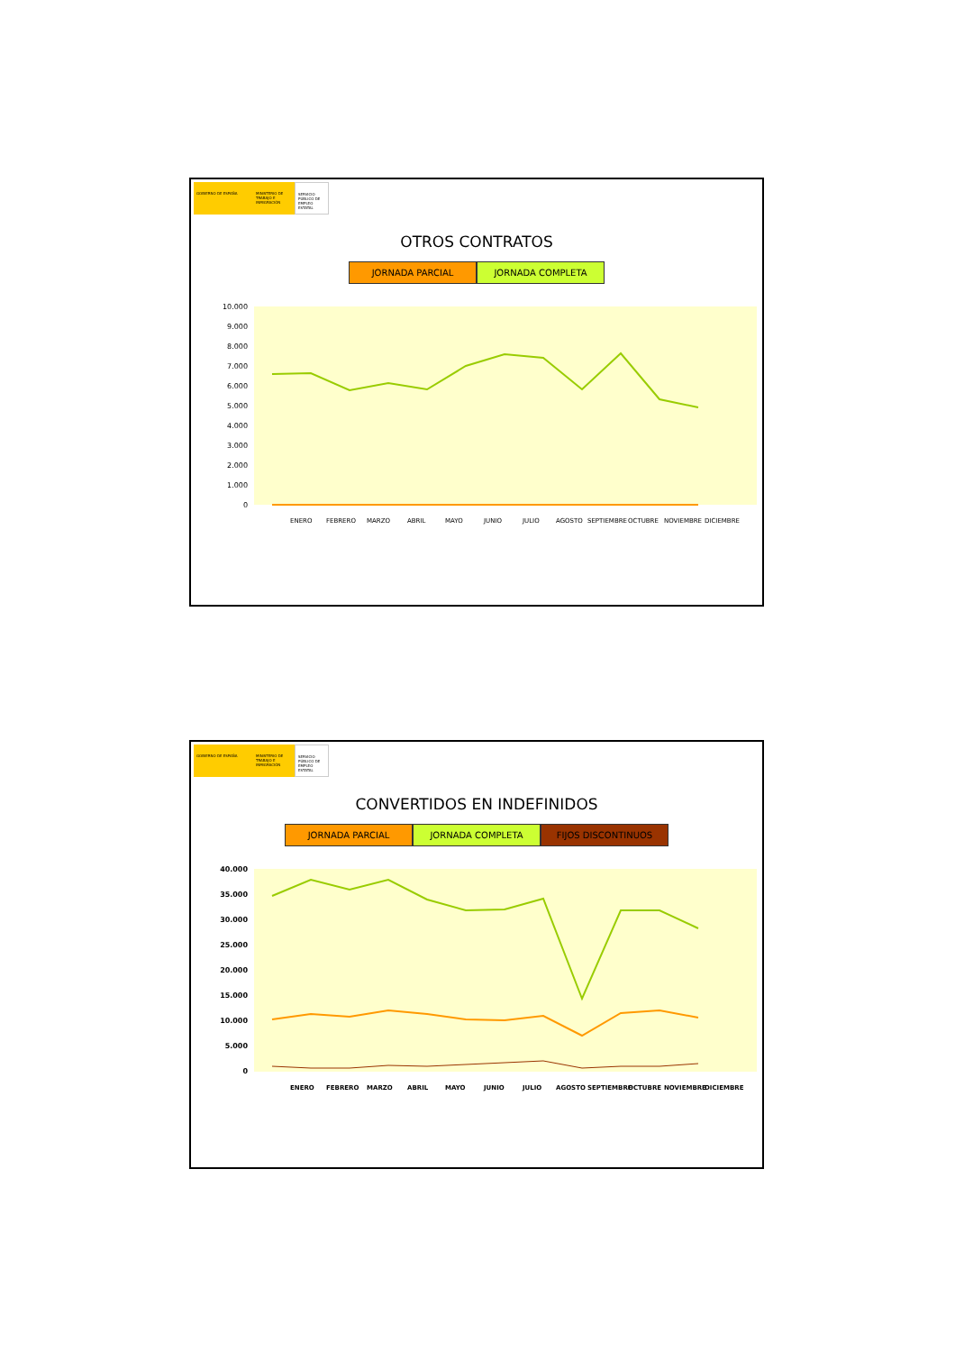GOBIERNO DE ESPAÑA MINISTERIO DE TRABAJO E INMIGRACIÓN
SERVICIO PÚBLICO DE EMPLEO ESTATAL
OTROS CONTRATOS
JORNADA PARCIAL JORNADA COMPLETA
10.000
9.000
8.000
7.000
6.000
5.000
4.000
3.000
2.000
1.000
0
ENERO
FEBRERO
MARZO
ABRIL
MAYO
JUNIO
JULIO
AGOSTO
SEPTIEMBRE
OCTUBRE
NOVIEMBRE
DICIEMBRE
GOBIERNO DE ESPAÑA MINISTERIO DE TRABAJO E INMIGRACIÓN
SERVICIO PÚBLICO DE EMPLEO ESTATAL
CONVERTIDOS EN INDEFINIDOS
JORNADA PARCIAL JORNADA COMPLETA FIJOS DISCONTINUOS
40.000
35.000
30.000
25.000
20.000
15.000
10.000
5.000
0
ENERO
FEBRERO
MARZO
ABRIL
MAYO
JUNIO
JULIO
AGOSTO
SEPTIEMBRE
OCTUBRE
NOVIEMBRE
DICIEMBRE